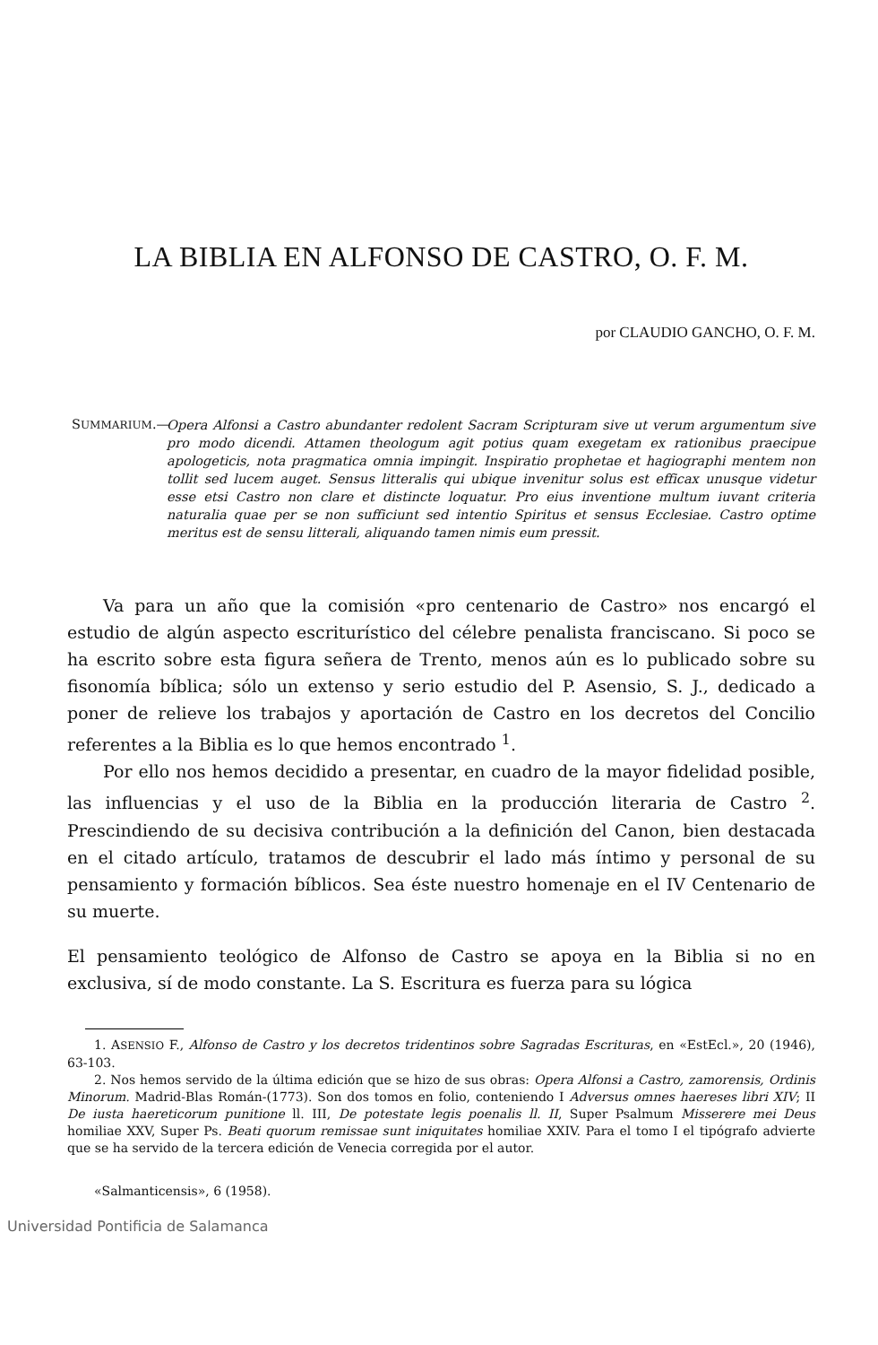LA BIBLIA EN ALFONSO DE CASTRO, O. F. M.
por CLAUDIO GANCHO, O. F. M.
SUMMARIUM.—
Opera Alfonsi a Castro abundanter redolent Sacram Scripturam sive ut verum argumentum sive pro modo dicendi. Attamen theologum agit potius quam exegetam ex rationibus praecipue apologeticis, nota pragmatica omnia impingit. Inspiratio prophetae et hagiographi mentem non tollit sed lucem auget. Sensus litteralis qui ubique invenitur solus est efficax unusque videtur esse etsi Castro non clare et distincte loquatur. Pro eius inventione multum iuvant criteria naturalia quae per se non sufficiunt sed intentio Spiritus et sensus Ecclesiae. Castro optime meritus est de sensu litterali, aliquando tamen nimis eum pressit.
Va para un año que la comisión «pro centenario de Castro» nos encargó el estudio de algún aspecto escriturístico del célebre penalista franciscano. Si poco se ha escrito sobre esta figura señera de Trento, menos aún es lo publicado sobre su fisonomía bíblica; sólo un extenso y serio estudio del P. Asensio, S. J., dedicado a poner de relieve los trabajos y aportación de Castro en los decretos del Concilio referentes a la Biblia es lo que hemos encontrado <sup>1</sup>.
Por ello nos hemos decidido a presentar, en cuadro de la mayor fidelidad posible, las influencias y el uso de la Biblia en la producción literaria de Castro <sup>2</sup>. Prescindiendo de su decisiva contribución a la definición del Canon, bien destacada en el citado artículo, tratamos de descubrir el lado más íntimo y personal de su pensamiento y formación bíblicos. Sea éste nuestro homenaje en el IV Centenario de su muerte.
El pensamiento teológico de Alfonso de Castro se apoya en la Biblia si no en exclusiva, sí de modo constante. La S. Escritura es fuerza para su lógica
1. ASENSIO F., Alfonso de Castro y los decretos tridentinos sobre Sagradas Escrituras, en «EstEcl.», 20 (1946), 63-103.
2. Nos hemos servido de la última edición que se hizo de sus obras: Opera Alfonsi a Castro, zamorensis, Ordinis Minorum. Madrid-Blas Román-(1773). Son dos tomos en folio, conteniendo I Adversus omnes haereses libri XIV; II De iusta haereticorum punitione ll. III, De potestate legis poenalis ll. II, Super Psalmum Misserere mei Deus homiliae XXV, Super Ps. Beati quorum remissae sunt iniquitates homiliae XXIV. Para el tomo I el tipógrafo advierte que se ha servido de la tercera edición de Venecia corregida por el autor.
«Salmanticensis», 6 (1958).
Universidad Pontificia de Salamanca